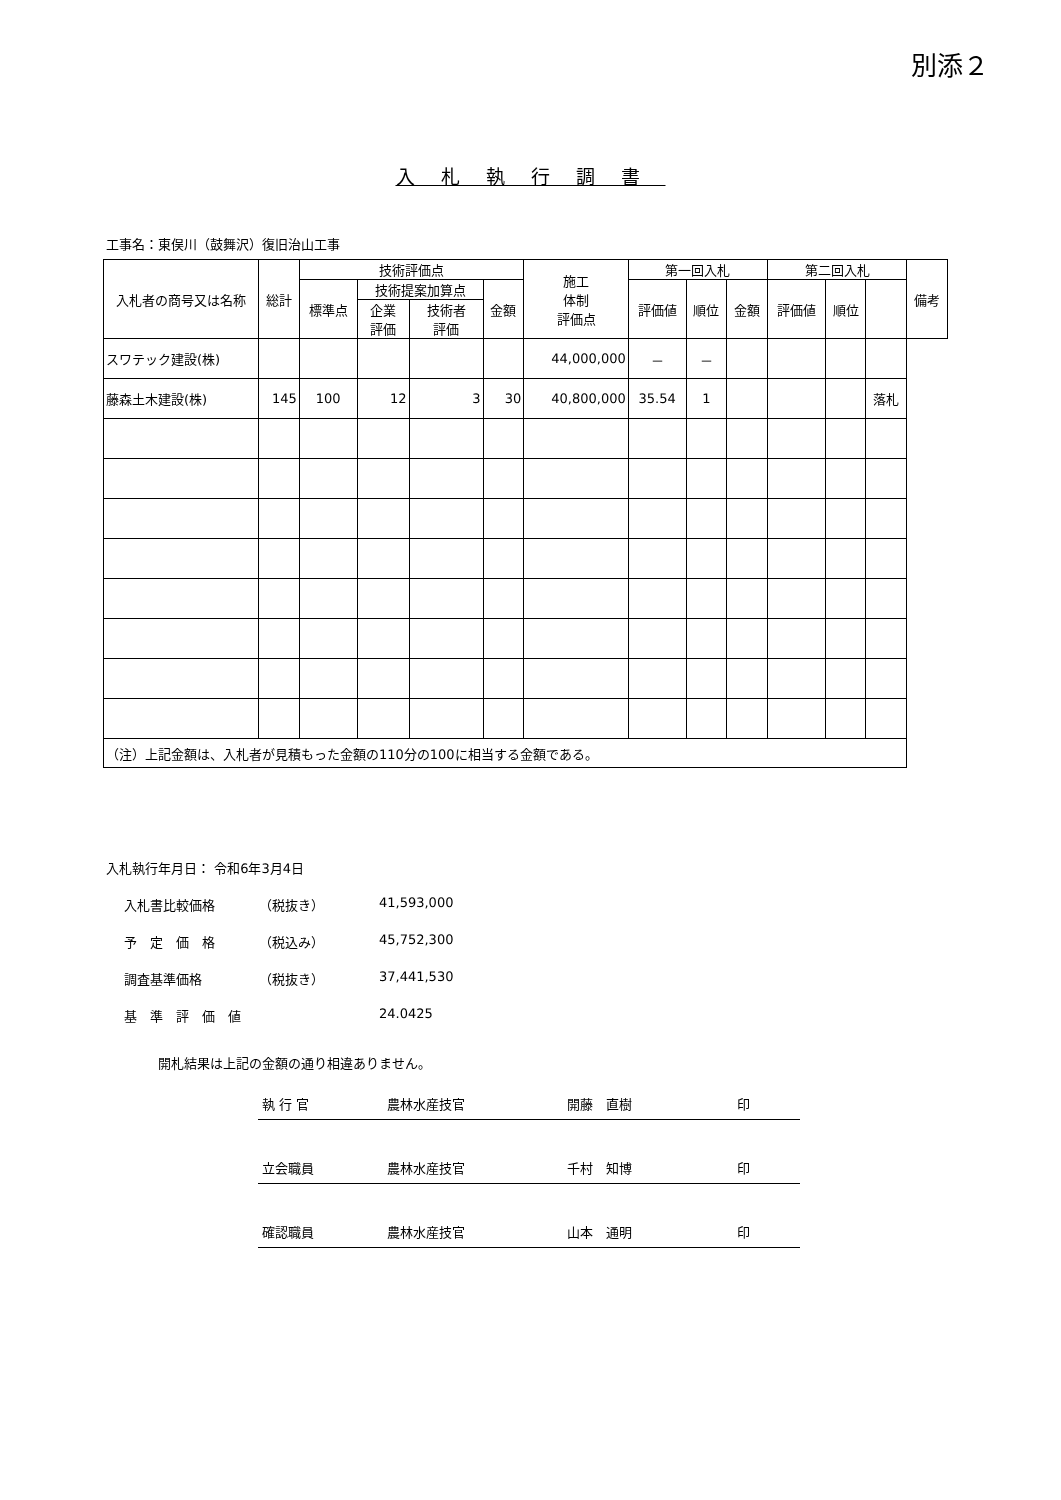別添２
入札執行調書
工事名：東俣川（鼓舞沢）復旧治山工事
| 入札者の商号又は名称 | 総計 | 技術評価点 | | | | 施工 体制 評価点 | 第一回入札 | | | 第二回入札 | | | 備考 |
| --- | --- | --- | --- | --- | --- | --- | --- | --- | --- | --- | --- | --- | --- |
| | | 標準点 | 技術提案加算点 | | 金額 | | 評価値 | 順位 | 金額 | 評価値 | 順位 | | |
| | | | 企業 評価 | 技術者 評価 | | | | | | | | | |
| スワテック建設(株) | | | | | | 44,000,000 | － | － | | | | | |
| 藤森土木建設(株) | 145 | 100 | 12 | 3 | 30 | 40,800,000 | 35.54 | 1 | | | | 落札 | |
| （注）上記金額は、入札者が見積もった金額の110分の100に相当する金額である。 | | | | | | | | | | | | | |
入札執行年月日： 令和6年3月4日
入札書比較価格 （税抜き） 41,593,000
予　定　価　格 （税込み） 45,752,300
調査基準価格 （税抜き） 37,441,530
基　準　評　価　値 24.0425
開札結果は上記の金額の通り相違ありません。
執 行 官 農林水産技官 開藤　直樹 印
立会職員 農林水産技官 千村　知博 印
確認職員 農林水産技官 山本　通明 印